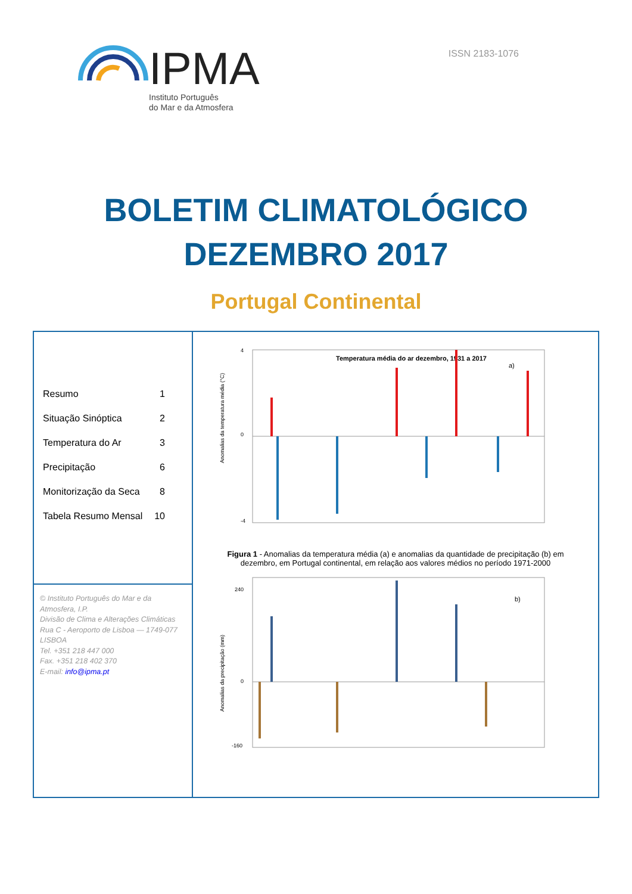IPMA
Instituto Português
do Mar e da Atmosfera
ISSN 2183-1076
BOLETIM CLIMATOLÓGICO
DEZEMBRO 2017
Portugal Continental
Resumo 1
Situação Sinóptica 2
Temperatura do Ar 3
Precipitação 6
Monitorização da Seca 8
Tabela Resumo Mensal 10
© Instituto Português do Mar e da Atmosfera, I.P.
Divisão de Clima e Alterações Climáticas
Rua C - Aeroporto de Lisboa — 1749-077 LISBOA
Tel. +351 218 447 000
Fax. +351 218 402 370
E-mail: info@ipma.pt
Temperatura média do ar dezembro, 1931 a 2017
a)
4
0
-4
Anomalias da temperatura média (°C)
Figura 1 - Anomalias da temperatura média (a) e anomalias da quantidade de precipitação (b) em dezembro, em Portugal continental, em relação aos valores médios no período 1971-2000
b)
240
0
-160
Anomalias da precipitação (mm)